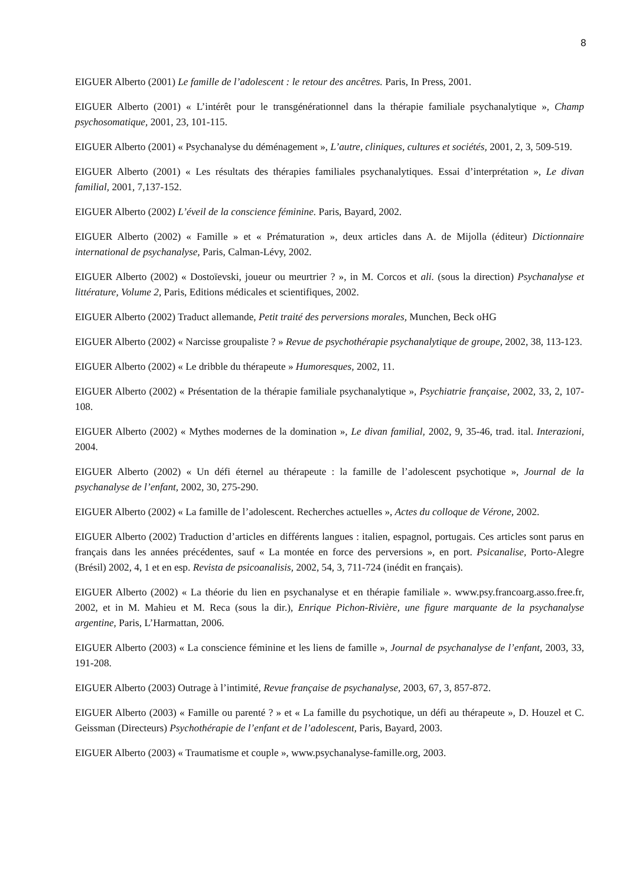8
EIGUER Alberto (2001) Le famille de l’adolescent : le retour des ancêtres. Paris, In Press, 2001.
EIGUER Alberto (2001) « L’intérêt pour le transgénérationnel dans la thérapie familiale psychanalytique », Champ psychosomatique, 2001, 23, 101-115.
EIGUER Alberto (2001) « Psychanalyse du déménagement », L’autre, cliniques, cultures et sociétés, 2001, 2, 3, 509-519.
EIGUER Alberto (2001) « Les résultats des thérapies familiales psychanalytiques. Essai d’interprétation », Le divan familial, 2001, 7,137-152.
EIGUER Alberto (2002) L’éveil de la conscience féminine. Paris, Bayard, 2002.
EIGUER Alberto (2002) « Famille » et « Prématuration », deux articles dans A. de Mijolla (éditeur) Dictionnaire international de psychanalyse, Paris, Calman-Lévy, 2002.
EIGUER Alberto (2002) « Dostoïevski, joueur ou meurtrier ? », in M. Corcos et ali. (sous la direction) Psychanalyse et littérature, Volume 2, Paris, Editions médicales et scientifiques, 2002.
EIGUER Alberto (2002) Traduct allemande, Petit traité des perversions morales, Munchen, Beck oHG
EIGUER Alberto (2002) « Narcisse groupaliste ? » Revue de psychothérapie psychanalytique de groupe, 2002, 38, 113-123.
EIGUER Alberto (2002) « Le dribble du thérapeute » Humoresques, 2002, 11.
EIGUER Alberto (2002) « Présentation de la thérapie familiale psychanalytique », Psychiatrie française, 2002, 33, 2, 107-108.
EIGUER Alberto (2002) « Mythes modernes de la domination », Le divan familial, 2002, 9, 35-46, trad. ital. Interazioni, 2004.
EIGUER Alberto (2002) « Un défi éternel au thérapeute : la famille de l’adolescent psychotique », Journal de la psychanalyse de l’enfant, 2002, 30, 275-290.
EIGUER Alberto (2002) « La famille de l’adolescent. Recherches actuelles », Actes du colloque de Vérone, 2002.
EIGUER Alberto (2002) Traduction d’articles en différents langues : italien, espagnol, portugais. Ces articles sont parus en français dans les années précédentes, sauf « La montée en force des perversions », en port. Psicanalise, Porto-Alegre (Brésil) 2002, 4, 1 et en esp. Revista de psicoanalisis, 2002, 54, 3, 711-724 (inédit en français).
EIGUER Alberto (2002) « La théorie du lien en psychanalyse et en thérapie familiale ». www.psy.francoarg.asso.free.fr, 2002, et in M. Mahieu et M. Reca (sous la dir.), Enrique Pichon-Rivière, une figure marquante de la psychanalyse argentine, Paris, L’Harmattan, 2006.
EIGUER Alberto (2003) « La conscience féminine et les liens de famille », Journal de psychanalyse de l’enfant, 2003, 33, 191-208.
EIGUER Alberto (2003) Outrage à l’intimité, Revue française de psychanalyse, 2003, 67, 3, 857-872.
EIGUER Alberto (2003) « Famille ou parenté ? » et « La famille du psychotique, un défi au thérapeute », D. Houzel et C. Geissman (Directeurs) Psychothérapie de l’enfant et de l’adolescent, Paris, Bayard, 2003.
EIGUER Alberto (2003) « Traumatisme et couple », www.psychanalyse-famille.org, 2003.